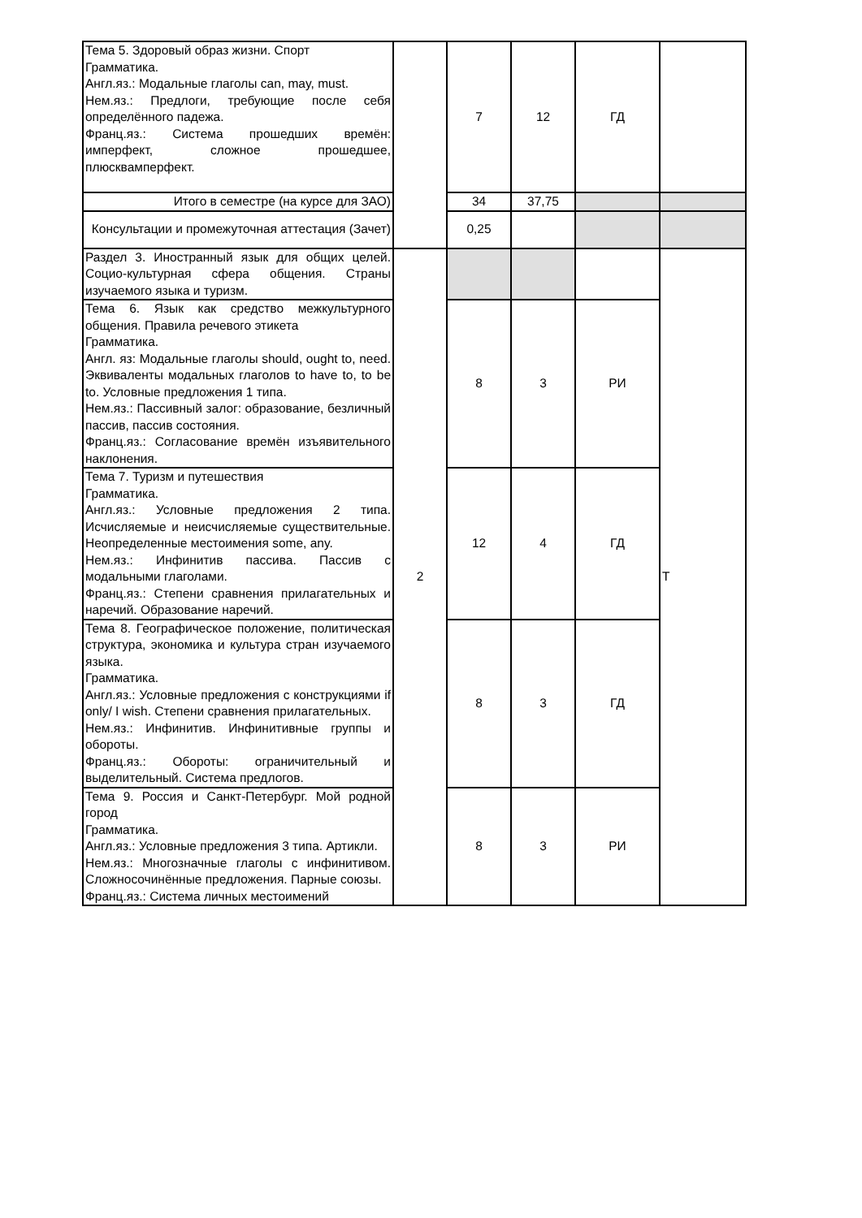| Тема 5. Здоровый образ жизни. Спорт Грамматика. Англ.яз.: Модальные глаголы can, may, must. Нем.яз.: Предлоги, требующие после себя определённого падежа. Франц.яз.: Система прошедших времён: имперфект, сложное прошедшее, плюсквамперфект. | | 7 | 12 | ГД | |
| Итого в семестре (на курсе для ЗАО) | | 34 | 37,75 | | |
| Консультации и промежуточная аттестация (Зачет) | | 0,25 | | | |
| Раздел 3. Иностранный язык для общих целей. Социо-культурная сфера общения. Страны изучаемого языка и туризм. | 2 | | | | Т |
| Тема 6. Язык как средство межкультурного общения. Правила речевого этикета Грамматика. Англ. яз: Модальные глаголы should, ought to, need. Эквиваленты модальных глаголов to have to, to be to. Условные предложения 1 типа. Нем.яз.: Пассивный залог: образование, безличный пассив, пассив состояния. Франц.яз.: Согласование времён изъявительного наклонения. | | 8 | 3 | РИ | |
| Тема 7. Туризм и путешествия Грамматика. Англ.яз.: Условные предложения 2 типа. Исчисляемые и неисчисляемые существительные. Неопределенные местоимения some, any. Нем.яз.: Инфинитив пассива. Пассив с модальными глаголами. Франц.яз.: Степени сравнения прилагательных и наречий. Образование наречий. | | 12 | 4 | ГД | |
| Тема 8. Географическое положение, политическая структура, экономика и культура стран изучаемого языка. Грамматика. Англ.яз.: Условные предложения с конструкциями if only/ I wish. Степени сравнения прилагательных. Нем.яз.: Инфинитив. Инфинитивные группы и обороты. Франц.яз.: Обороты: ограничительный и выделительный. Система предлогов. | | 8 | 3 | ГД | |
| Тема 9. Россия и Санкт-Петербург. Мой родной город Грамматика. Англ.яз.: Условные предложения 3 типа. Артикли. Нем.яз.: Многозначные глаголы с инфинитивом. Сложносочинённые предложения. Парные союзы. Франц.яз.: Система личных местоимений | | 8 | 3 | РИ | |